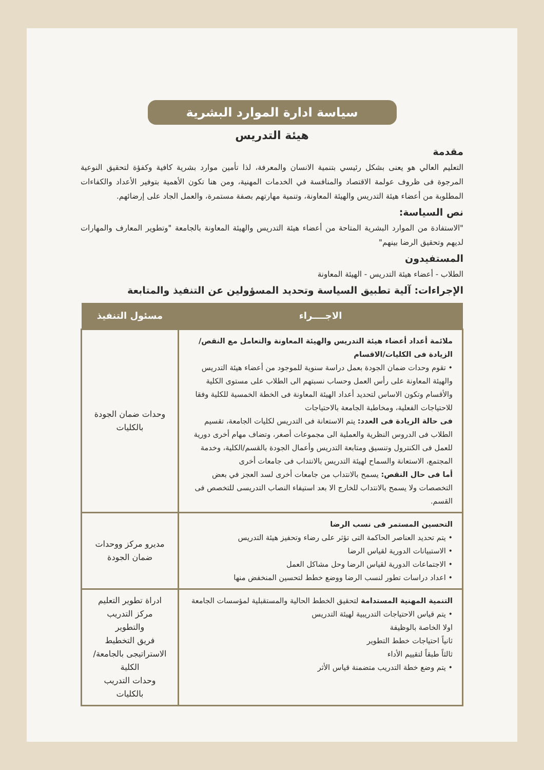سياسة ادارة الموارد البشرية
هيئة التدريس
مقدمة
التعليم العالي هو يعنى بشكل رئيسي بتنمية الانسان والمعرفة، لذا تأمين موارد بشرية كافية وكفؤة لتحقيق النوعية المرجوة فى ظروف عولمة الاقتصاد والمنافسة في الخدمات المهنية، ومن هنا تكون الأهمية بتوفير الأعداد والكفاءات المطلوبة من أعضاء هيئة التدريس والهيئة المعاونة، وتنمية مهارتهم بصفة مستمرة، والعمل الجاد على إرضائهم.
نص السياسة:
"الاستفادة من الموارد البشرية المتاحة من أعضاء هيئة التدريس والهيئة المعاونة بالجامعة "وتطوير المعارف والمهارات لديهم وتحقيق الرضا بينهم"
المستفيدون
الطلاب - أعضاء هيئة التدريس - الهيئة المعاونة
الإجراءات: آلية تطبيق السياسة وتحديد المسؤولين عن التنفيذ والمتابعة
| الاجــــراء | مسئول التنفيذ |
| --- | --- |
| ملائمة أعداد أعضاء هيئة التدريس والهيئة المعاونة والتعامل مع النقص/الزيادة فى الكليات/الاقسام • تقوم وحدات ضمان الجودة بعمل دراسة سنوية للموجود من أعضاء هيئة التدريس والهيئة المعاونة على رأس العمل وحساب نسبتهم الى الطلاب على مستوى الكلية والأقسام وتكون الاساس لتحديد أعداد الهيئة المعاونة فى الخطة الخمسية للكلية وفقا للاحتياجات الفعلية، ومخاطبة الجامعة بالاحتياجات فى حالة الزيادة فى العدد: يتم الاستعانة فى التدريس لكليات الجامعة، تقسيم الطلاب فى الدروس النظرية والعملية الى مجموعات أصغر، وتضاف مهام أخرى دورية للعمل فى الكنترول وتنسيق ومتابعة التدريس وأعمال الجودة بالقسم/الكلية، وخدمة المجتمع، الاستعانة والسماح لهيئة التدريس بالانتداب فى جامعات أخرى أما فى حال النقص: يسمح بالانتداب من جامعات أخرى لسد العجز في بعض التخصصات ولا يسمح بالانتداب للخارج الا بعد استيفاء النصاب التدريسى للتخصص فى القسم. | وحدات ضمان الجودة بالكليات |
| التحسين المستمر فى نسب الرضا • يتم تحديد العناصر الحاكمة التى تؤثر على رضاء وتحفيز هيئة التدريس • الاستبيانات الدورية لقياس الرضا • الاجتماعات الدورية لقياس الرضا وحل مشاكل العمل • اعداد دراسات تطور لنسب الرضا ووضع خطط لتحسين المنخفض منها | مديرو مركز ووحدات ضمان الجودة |
| التنمية المهنية المستدامة لتحقيق الخطط الحالية والمستقبلية لمؤسسات الجامعة • يتم قياس الاحتياجات التدريبية لهيئة التدريس اولا الخاصة بالوظيفة ثانياً احتياجات خطط التطوير ثالثاً طبقاً لتقييم الأداء • يتم وضع خطة التدريب متضمنة قياس الأثر | ادراة تطوير التعليم مركز التدريب والتطوير فريق التخطيط الاستراتيجى بالجامعة/الكلية وحدات التدريب بالكليات |